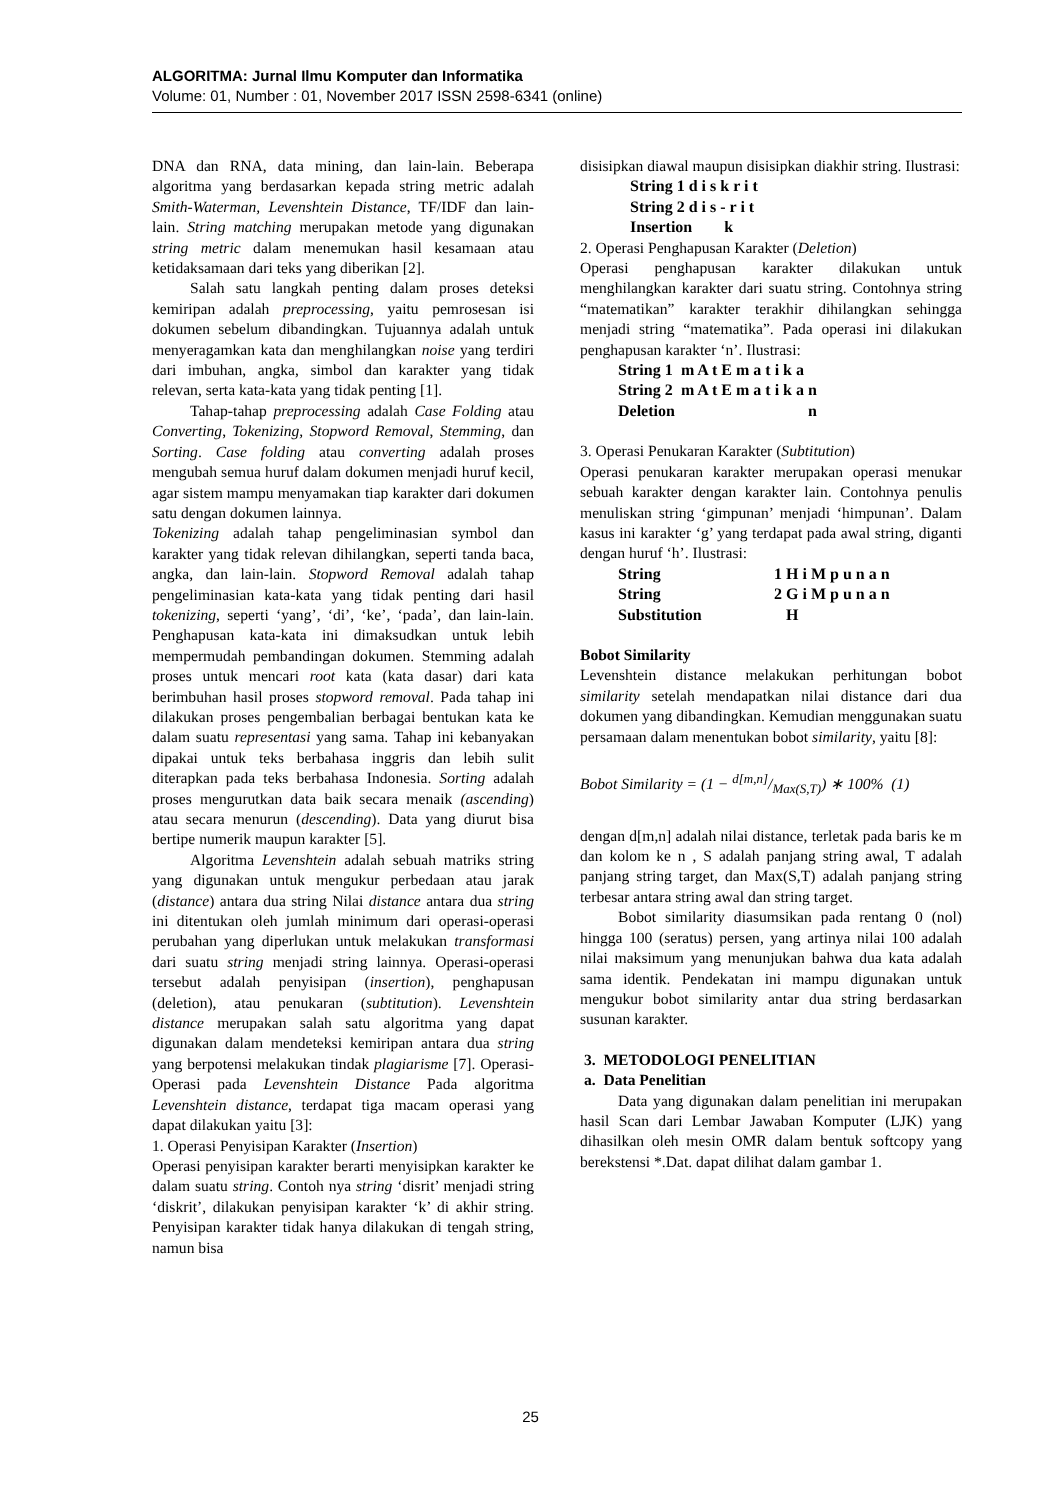ALGORITMA: Jurnal Ilmu Komputer dan Informatika
Volume: 01, Number : 01, November 2017 ISSN 2598-6341 (online)
DNA dan RNA, data mining, dan lain-lain. Beberapa algoritma yang berdasarkan kepada string metric adalah Smith-Waterman, Levenshtein Distance, TF/IDF dan lain-lain. String matching merupakan metode yang digunakan string metric dalam menemukan hasil kesamaan atau ketidaksamaan dari teks yang diberikan [2].
Salah satu langkah penting dalam proses deteksi kemiripan adalah preprocessing, yaitu pemrosesan isi dokumen sebelum dibandingkan. Tujuannya adalah untuk menyeragamkan kata dan menghilangkan noise yang terdiri dari imbuhan, angka, simbol dan karakter yang tidak relevan, serta kata-kata yang tidak penting [1].
Tahap-tahap preprocessing adalah Case Folding atau Converting, Tokenizing, Stopword Removal, Stemming, dan Sorting. Case folding atau converting adalah proses mengubah semua huruf dalam dokumen menjadi huruf kecil, agar sistem mampu menyamakan tiap karakter dari dokumen satu dengan dokumen lainnya.
Tokenizing adalah tahap pengeliminasian symbol dan karakter yang tidak relevan dihilangkan, seperti tanda baca, angka, dan lain-lain. Stopword Removal adalah tahap pengeliminasian kata-kata yang tidak penting dari hasil tokenizing, seperti ‘yang’, ‘di’, ‘ke’, ‘pada’, dan lain-lain. Penghapusan kata-kata ini dimaksudkan untuk lebih mempermudah pembandingan dokumen. Stemming adalah proses untuk mencari root kata (kata dasar) dari kata berimbuhan hasil proses stopword removal. Pada tahap ini dilakukan proses pengembalian berbagai bentukan kata ke dalam suatu representasi yang sama. Tahap ini kebanyakan dipakai untuk teks berbahasa inggris dan lebih sulit diterapkan pada teks berbahasa Indonesia. Sorting adalah proses mengurutkan data baik secara menaik (ascending) atau secara menurun (descending). Data yang diurut bisa bertipe numerik maupun karakter [5].
Algoritma Levenshtein adalah sebuah matriks string yang digunakan untuk mengukur perbedaan atau jarak (distance) antara dua string Nilai distance antara dua string ini ditentukan oleh jumlah minimum dari operasi-operasi perubahan yang diperlukan untuk melakukan transformasi dari suatu string menjadi string lainnya. Operasi-operasi tersebut adalah penyisipan (insertion), penghapusan (deletion), atau penukaran (subtitution). Levenshtein distance merupakan salah satu algoritma yang dapat digunakan dalam mendeteksi kemiripan antara dua string yang berpotensi melakukan tindak plagiarisme [7]. Operasi-Operasi pada Levenshtein Distance Pada algoritma Levenshtein distance, terdapat tiga macam operasi yang dapat dilakukan yaitu [3]:
1. Operasi Penyisipan Karakter (Insertion)
Operasi penyisipan karakter berarti menyisipkan karakter ke dalam suatu string. Contoh nya string ‘disrit’ menjadi string ‘diskrit’, dilakukan penyisipan karakter ‘k’ di akhir string. Penyisipan karakter tidak hanya dilakukan di tengah string, namun bisa
disisipkan diawal maupun disisipkan diakhir string. Ilustrasi:
| String 1 d i s k r i t |
| String 2 d i s - r i t |
| Insertion k |
2. Operasi Penghapusan Karakter (Deletion)
Operasi penghapusan karakter dilakukan untuk menghilangkan karakter dari suatu string. Contohnya string “matematikan” karakter terakhir dihilangkan sehingga menjadi string “matematika”. Pada operasi ini dilakukan penghapusan karakter ‘n’. Ilustrasi:
| String 1 | m A t E m a t i k a |
| String 2 | m A t E m a t i k a n |
| Deletion | n |
3. Operasi Penukaran Karakter (Subtitution)
Operasi penukaran karakter merupakan operasi menukar sebuah karakter dengan karakter lain. Contohnya penulis menuliskan string ‘gimpunan’ menjadi ‘himpunan’. Dalam kasus ini karakter ‘g’ yang terdapat pada awal string, diganti dengan huruf ‘h’. Ilustrasi:
| String | 1 H i M p u n a n |
| String | 2 G i M p u n a n |
| Substitution | H |
Bobot Similarity
Levenshtein distance melakukan perhitungan bobot similarity setelah mendapatkan nilai distance dari dua dokumen yang dibandingkan. Kemudian menggunakan suatu persamaan dalam menentukan bobot similarity, yaitu [8]:
Bobot Similarity = (1 − d[m,n]/Max(S,T)) ∗ 100% (1)
dengan d[m,n] adalah nilai distance, terletak pada baris ke m dan kolom ke n , S adalah panjang string awal, T adalah panjang string target, dan Max(S,T) adalah panjang string terbesar antara string awal dan string target.
Bobot similarity diasumsikan pada rentang 0 (nol) hingga 100 (seratus) persen, yang artinya nilai 100 adalah nilai maksimum yang menunjukan bahwa dua kata adalah sama identik. Pendekatan ini mampu digunakan untuk mengukur bobot similarity antar dua string berdasarkan susunan karakter.
3. METODOLOGI PENELITIAN
a. Data Penelitian
Data yang digunakan dalam penelitian ini merupakan hasil Scan dari Lembar Jawaban Komputer (LJK) yang dihasilkan oleh mesin OMR dalam bentuk softcopy yang berekstensi *.Dat. dapat dilihat dalam gambar 1.
25